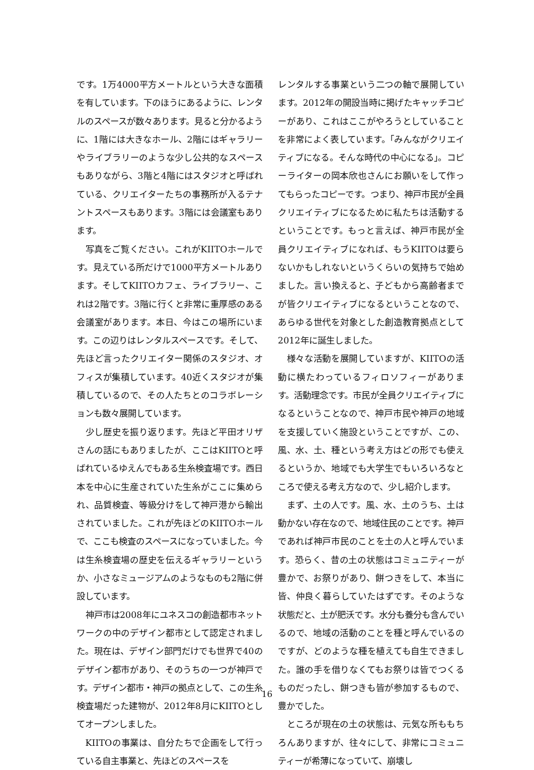です。1万4000平方メートルという大きな面積を有しています。下のほうにあるように、レンタルのスペースが数々あります。見ると分かるように、1階には大きなホール、2階にはギャラリーやライブラリーのような少し公共的なスペースもありながら、3階と4階にはスタジオと呼ばれている、クリエイターたちの事務所が入るテナントスペースもあります。3階には会議室もあります。
写真をご覧ください。これがKIITOホールです。見えている所だけで1000平方メートルあります。そしてKIITOカフェ、ライブラリー、これは2階です。3階に行くと非常に重厚感のある会議室があります。本日、今はこの場所にいます。この辺りはレンタルスペースです。そして、先ほど言ったクリエイター関係のスタジオ、オフィスが集積しています。40近くスタジオが集積しているので、その人たちとのコラボレーションも数々展開しています。
少し歴史を振り返ります。先ほど平田オリザさんの話にもありましたが、ここはKIITOと呼ばれているゆえんでもある生糸検査場です。西日本を中心に生産されていた生糸がここに集められ、品質検査、等級分けをして神戸港から輸出されていました。これが先ほどのKIITOホールで、ここも検査のスペースになっていました。今は生糸検査場の歴史を伝えるギャラリーというか、小さなミュージアムのようなものも2階に併設しています。
神戸市は2008年にユネスコの創造都市ネットワークの中のデザイン都市として認定されました。現在は、デザイン部門だけでも世界で40のデザイン都市があり、そのうちの一つが神戸です。デザイン都市・神戸の拠点として、この生糸検査場だった建物が、2012年8月にKIITOとしてオープンしました。
KIITOの事業は、自分たちで企画をして行っている自主事業と、先ほどのスペースを
レンタルする事業という二つの軸で展開しています。2012年の開設当時に掲げたキャッチコピーがあり、これはここがやろうとしていることを非常によく表しています。「みんながクリエイティブになる。そんな時代の中心になる」。コピーライターの岡本欣也さんにお願いをして作ってもらったコピーです。つまり、神戸市民が全員クリエイティブになるために私たちは活動するということです。もっと言えば、神戸市民が全員クリエイティブになれば、もうKIITOは要らないかもしれないというくらいの気持ちで始めました。言い換えると、子どもから高齢者までが皆クリエイティブになるということなので、あらゆる世代を対象とした創造教育拠点として2012年に誕生しました。
様々な活動を展開していますが、KIITOの活動に横たわっているフィロソフィーがあります。活動理念です。市民が全員クリエイティブになるということなので、神戸市民や神戸の地域を支援していく施設ということですが、この、風、水、土、種という考え方はどの形でも使えるというか、地域でも大学生でもいろいろなところで使える考え方なので、少し紹介します。
まず、土の人です。風、水、土のうち、土は動かない存在なので、地域住民のことです。神戸であれば神戸市民のことを土の人と呼んでいます。恐らく、昔の土の状態はコミュニティーが豊かで、お祭りがあり、餅つきをして、本当に皆、仲良く暮らしていたはずです。そのような状態だと、土が肥沃です。水分も養分も含んでいるので、地域の活動のことを種と呼んでいるのですが、どのような種を植えても自生できました。誰の手を借りなくてもお祭りは皆でつくるものだったし、餅つきも皆が参加するもので、豊かでした。
ところが現在の土の状態は、元気な所ももちろんありますが、往々にして、非常にコミュニティーが希薄になっていて、崩壊し
16